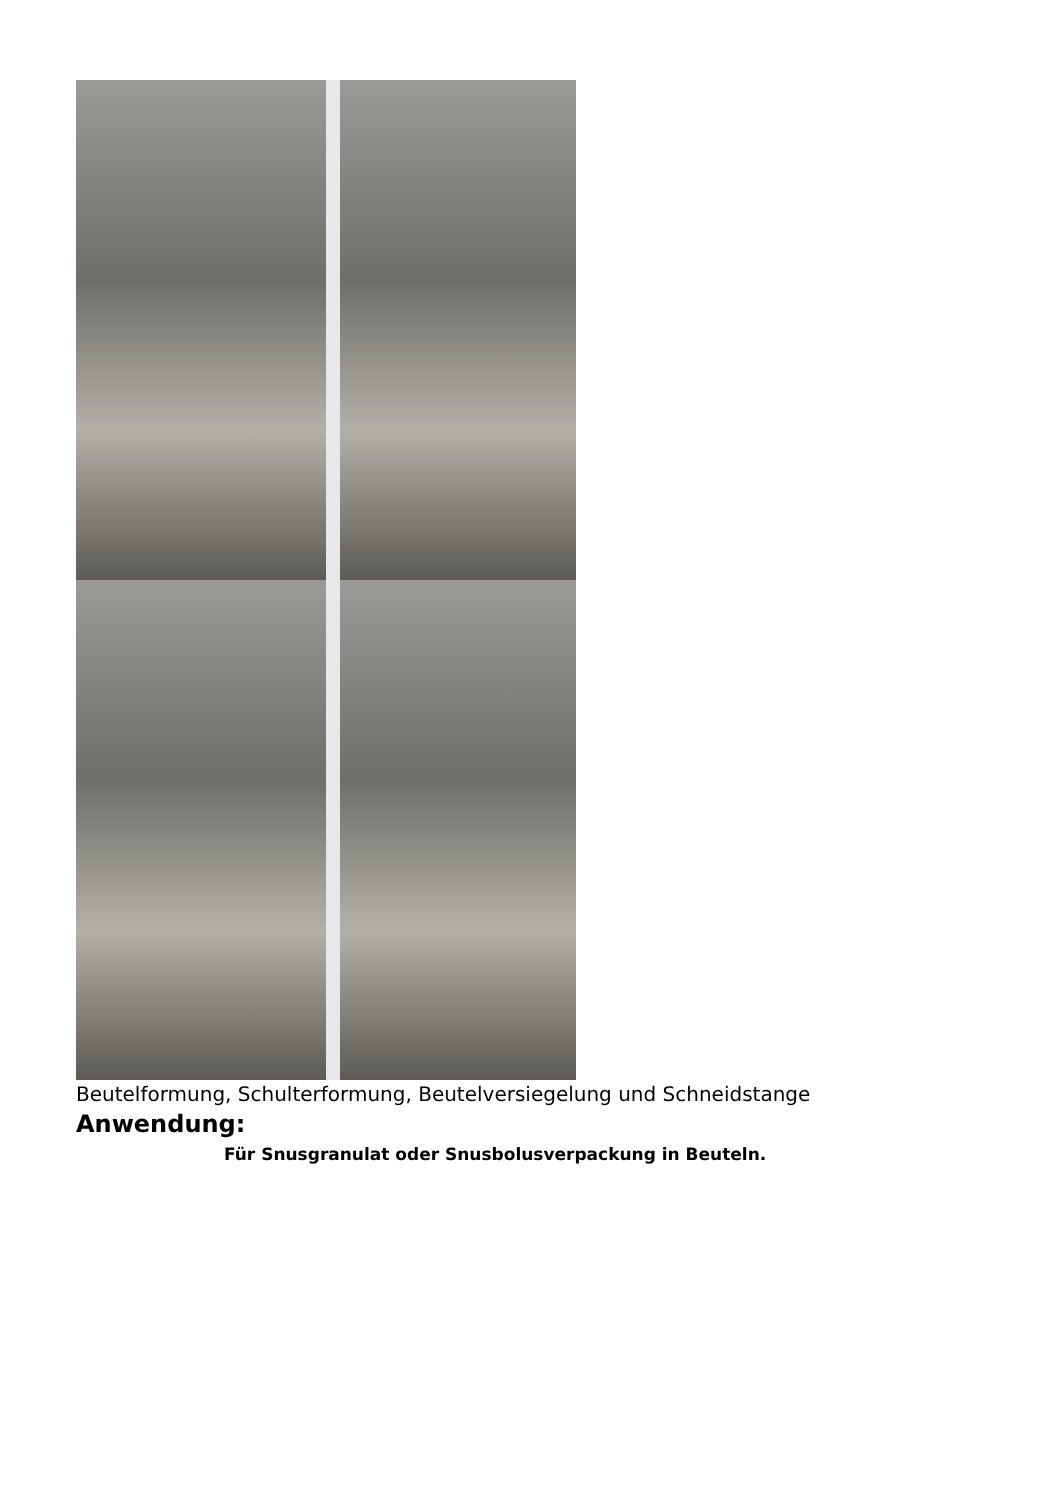Beutelformung, Schulterformung, Beutelversiegelung und Schneidstange
Anwendung:
Für Snusgranulat oder Snusbolusverpackung in Beuteln.